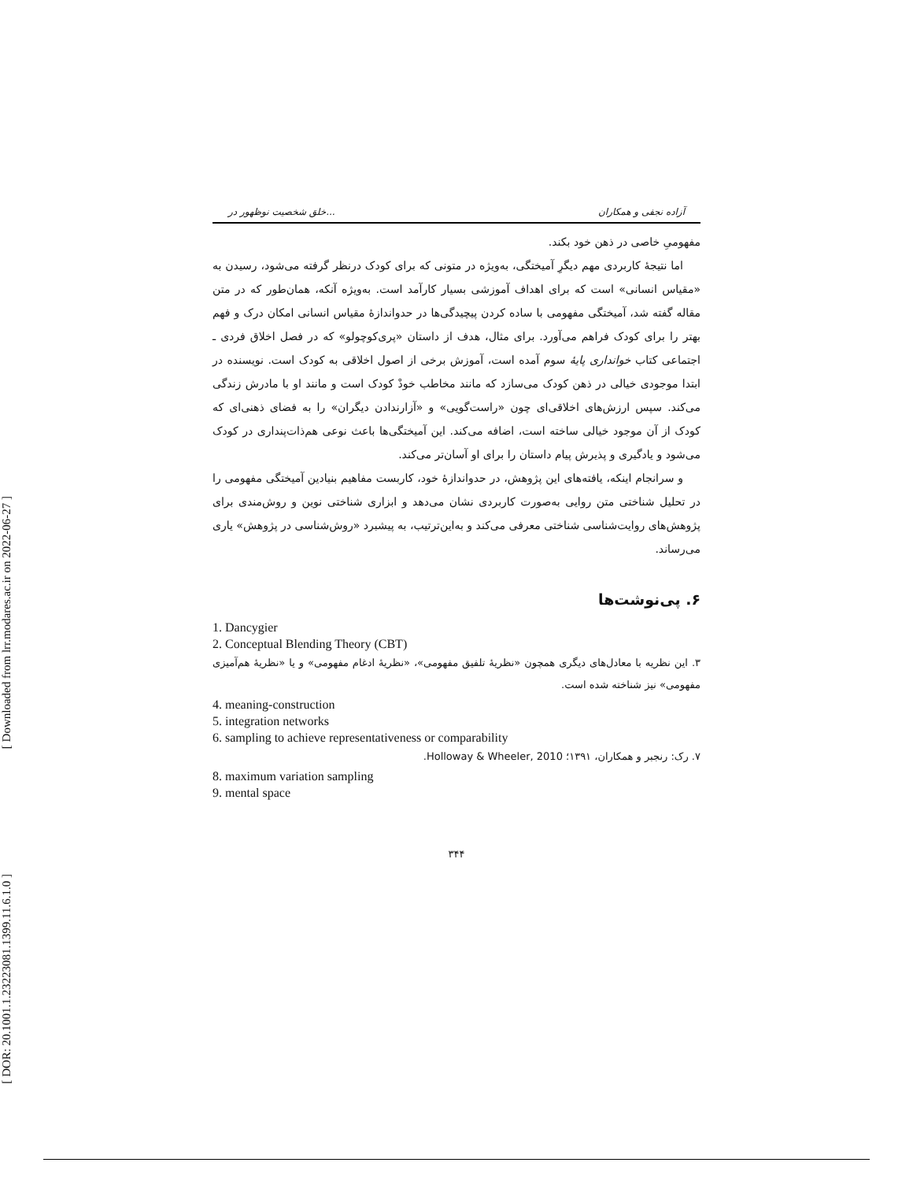[ Downloaded from lrr.modares.ac.ir on 2022-06-27 ]
[ DOR: 20.1001.1.23223081.1399.11.6.1.0 ]
خلق شخصیت نوظهور در... آزاده نجفی و همکاران
مفهومیِ خاصی در ذهن خود بکند.
اما نتیجهٔ کاربردی مهم دیگرِ آمیختگی، به‌ویژه در متونی که برای کودک درنظر گرفته می‌شود، رسیدن به «مقیاس انسانی» است که برای اهداف آموزشی بسیار کارآمد است. به‌ویژه آنکه، همان‌طور که در متن مقاله گفته شد، آمیختگی مفهومی با ساده کردن پیچیدگی‌ها در حدواندازهٔ مقیاس انسانی امکان درک و فهم بهتر را برای کودک فراهم می‌آورد. برای مثال، هدف از داستان «پری‌کوچولو» که در فصل اخلاق فردی ـ اجتماعی کتاب خوانداری پایهٔ سوم آمده است، آموزش برخی از اصول اخلاقی به کودک است. نویسنده در ابتدا موجودی خیالی در ذهن کودک می‌سازد که مانند مخاطب خودْ کودک است و مانند او با مادرش زندگی می‌کند. سپس ارزش‌های اخلاقی‌ای چون «راست‌گویی» و «آزارندادن دیگران» را به فضای ذهنی‌ای که کودک از آن موجود خیالی ساخته است، اضافه می‌کند. این آمیختگی‌ها باعث نوعی هم‌ذات‌پنداری در کودک می‌شود و یادگیری و پذیرش پیام داستان را برای او آسان‌تر می‌کند.
و سرانجام اینکه، یافته‌های این پژوهش، در حدواندازهٔ خود، کاربست مفاهیم بنیادین آمیختگی مفهومی را در تحلیل شناختی متن روایی به‌صورت کاربردی نشان می‌دهد و ابزاری شناختی نوین و روش‌مندی برای پژوهش‌های روایت‌شناسی شناختی معرفی می‌کند و به‌این‌ترتیب، به پیشبرد «روش‌شناسی در پژوهش» یاری می‌رساند.
۶. پی‌نوشت‌ها
1. Dancygier
2. Conceptual Blending Theory (CBT)
۳. این نظریه با معادل‌های دیگری همچون «نظریهٔ تلفیق مفهومی»، «نظریهٔ ادغام مفهومی» و یا «نظریهٔ هم‌آمیزی مفهومی» نیز شناخته شده است.
4. meaning-construction
5. integration networks
6. sampling to achieve representativeness or comparability
۷. رک: رنجبر و همکاران، ۱۳۹۱؛ Holloway & Wheeler, 2010.
8. maximum variation sampling
9. mental space
۳۴۴